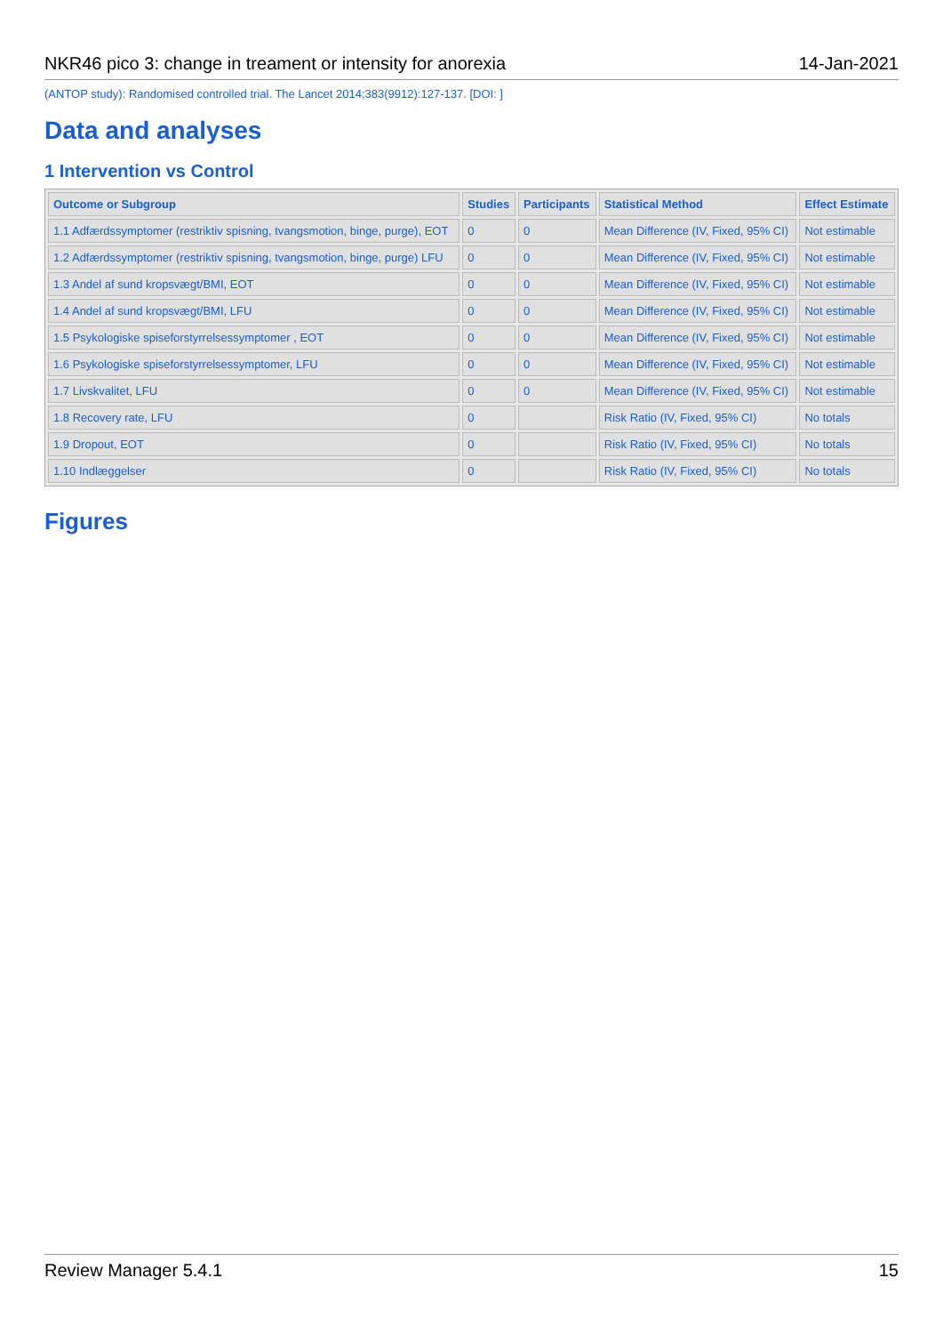NKR46 pico 3: change in treament or intensity for anorexia 14-Jan-2021
(ANTOP study): Randomised controlled trial. The Lancet 2014;383(9912):127-137. [DOI: ]
Data and analyses
1 Intervention vs Control
| Outcome or Subgroup | Studies | Participants | Statistical Method | Effect Estimate |
| --- | --- | --- | --- | --- |
| 1.1 Adfærdssymptomer (restriktiv spisning, tvangsmotion, binge, purge), EOT | 0 | 0 | Mean Difference (IV, Fixed, 95% CI) | Not estimable |
| 1.2 Adfærdssymptomer (restriktiv spisning, tvangsmotion, binge, purge) LFU | 0 | 0 | Mean Difference (IV, Fixed, 95% CI) | Not estimable |
| 1.3 Andel af sund kropsvægt/BMI, EOT | 0 | 0 | Mean Difference (IV, Fixed, 95% CI) | Not estimable |
| 1.4 Andel af sund kropsvægt/BMI, LFU | 0 | 0 | Mean Difference (IV, Fixed, 95% CI) | Not estimable |
| 1.5 Psykologiske spiseforstyrrelsessymptomer , EOT | 0 | 0 | Mean Difference (IV, Fixed, 95% CI) | Not estimable |
| 1.6 Psykologiske spiseforstyrrelsessymptomer, LFU | 0 | 0 | Mean Difference (IV, Fixed, 95% CI) | Not estimable |
| 1.7 Livskvalitet, LFU | 0 | 0 | Mean Difference (IV, Fixed, 95% CI) | Not estimable |
| 1.8 Recovery rate, LFU | 0 | | Risk Ratio (IV, Fixed, 95% CI) | No totals |
| 1.9 Dropout, EOT | 0 | | Risk Ratio (IV, Fixed, 95% CI) | No totals |
| 1.10 Indlæggelser | 0 | | Risk Ratio (IV, Fixed, 95% CI) | No totals |
Figures
Review Manager 5.4.1 15